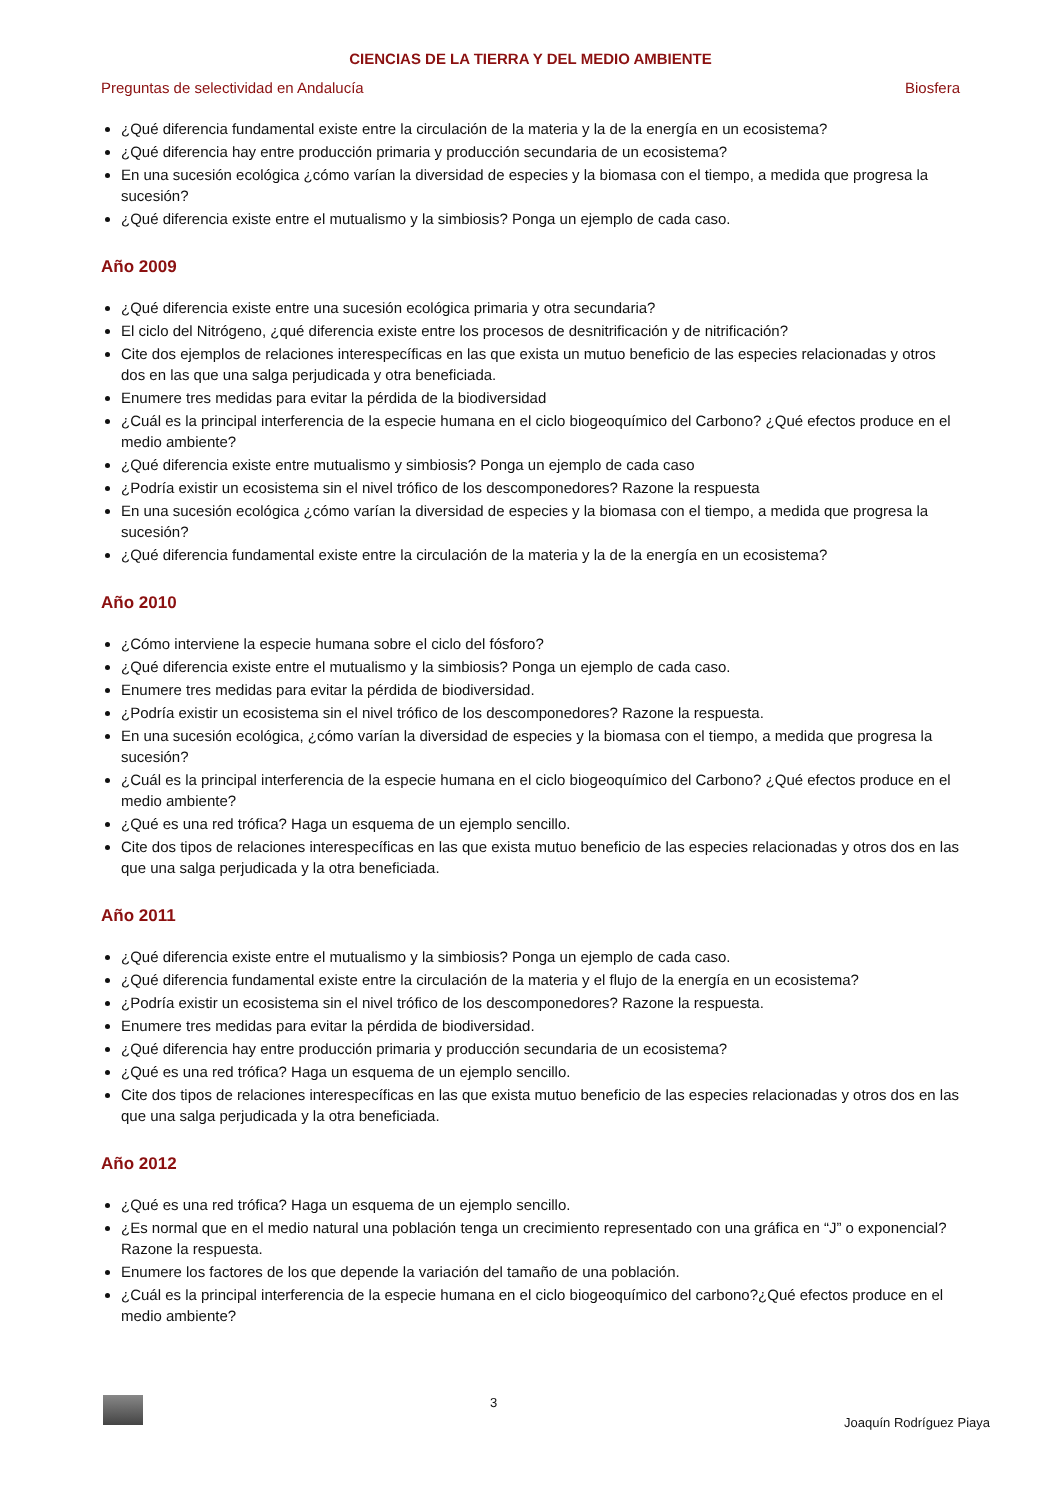CIENCIAS DE LA TIERRA Y DEL MEDIO AMBIENTE
Preguntas de selectividad en Andalucía Biosfera
¿Qué diferencia fundamental existe entre la circulación de la materia y la de la energía en un ecosistema?
¿Qué diferencia hay entre producción primaria y producción secundaria de un ecosistema?
En una sucesión ecológica ¿cómo varían la diversidad de especies y la biomasa con el tiempo, a medida que progresa la sucesión?
¿Qué diferencia existe entre el mutualismo y la simbiosis? Ponga un ejemplo de cada caso.
Año 2009
¿Qué diferencia existe entre una sucesión ecológica primaria y otra secundaria?
El ciclo del Nitrógeno, ¿qué diferencia existe entre los procesos de desnitrificación y de nitrificación?
Cite dos ejemplos de relaciones interespecíficas en las que exista un mutuo beneficio de las especies relacionadas y otros dos en las que una salga perjudicada y otra beneficiada.
Enumere tres medidas para evitar la pérdida de la biodiversidad
¿Cuál es la principal interferencia de la especie humana en el ciclo biogeoquímico del Carbono? ¿Qué efectos produce en el medio ambiente?
¿Qué diferencia existe entre mutualismo y simbiosis? Ponga un ejemplo de cada caso
¿Podría existir un ecosistema sin el nivel trófico de los descomponedores? Razone la respuesta
En una sucesión ecológica ¿cómo varían la diversidad de especies y la biomasa con el tiempo, a medida que progresa la sucesión?
¿Qué diferencia fundamental existe entre la circulación de la materia y la de la energía en un ecosistema?
Año 2010
¿Cómo interviene la especie humana sobre el ciclo del fósforo?
¿Qué diferencia existe entre el mutualismo y la simbiosis? Ponga un ejemplo de cada caso.
Enumere tres medidas para evitar la pérdida de biodiversidad.
¿Podría existir un ecosistema sin el nivel trófico de los descomponedores? Razone la respuesta.
En una sucesión ecológica, ¿cómo varían la diversidad de especies y la biomasa con el tiempo, a medida que progresa la sucesión?
¿Cuál es la principal interferencia de la especie humana en el ciclo biogeoquímico del Carbono? ¿Qué efectos produce en el medio ambiente?
¿Qué es una red trófica? Haga un esquema de un ejemplo sencillo.
Cite dos tipos de relaciones interespecíficas en las que exista mutuo beneficio de las especies relacionadas y otros dos en las que una salga perjudicada y la otra beneficiada.
Año 2011
¿Qué diferencia existe entre el mutualismo y la simbiosis? Ponga un ejemplo de cada caso.
¿Qué diferencia fundamental existe entre la circulación de la materia y el flujo de la energía en un ecosistema?
¿Podría existir un ecosistema sin el nivel trófico de los descomponedores? Razone la respuesta.
Enumere tres medidas para evitar la pérdida de biodiversidad.
¿Qué diferencia hay entre producción primaria y producción secundaria de un ecosistema?
¿Qué es una red trófica? Haga un esquema de un ejemplo sencillo.
Cite dos tipos de relaciones interespecíficas en las que exista mutuo beneficio de las especies relacionadas y otros dos en las que una salga perjudicada y la otra beneficiada.
Año 2012
¿Qué es una red trófica? Haga un esquema de un ejemplo sencillo.
¿Es normal que en el medio natural una población tenga un crecimiento representado con una gráfica en “J” o exponencial? Razone la respuesta.
Enumere los factores de los que depende la variación del tamaño de una población.
¿Cuál es la principal interferencia de la especie humana en el ciclo biogeoquímico del carbono?¿Qué efectos produce en el medio ambiente?
3 Joaquín Rodríguez Piaya